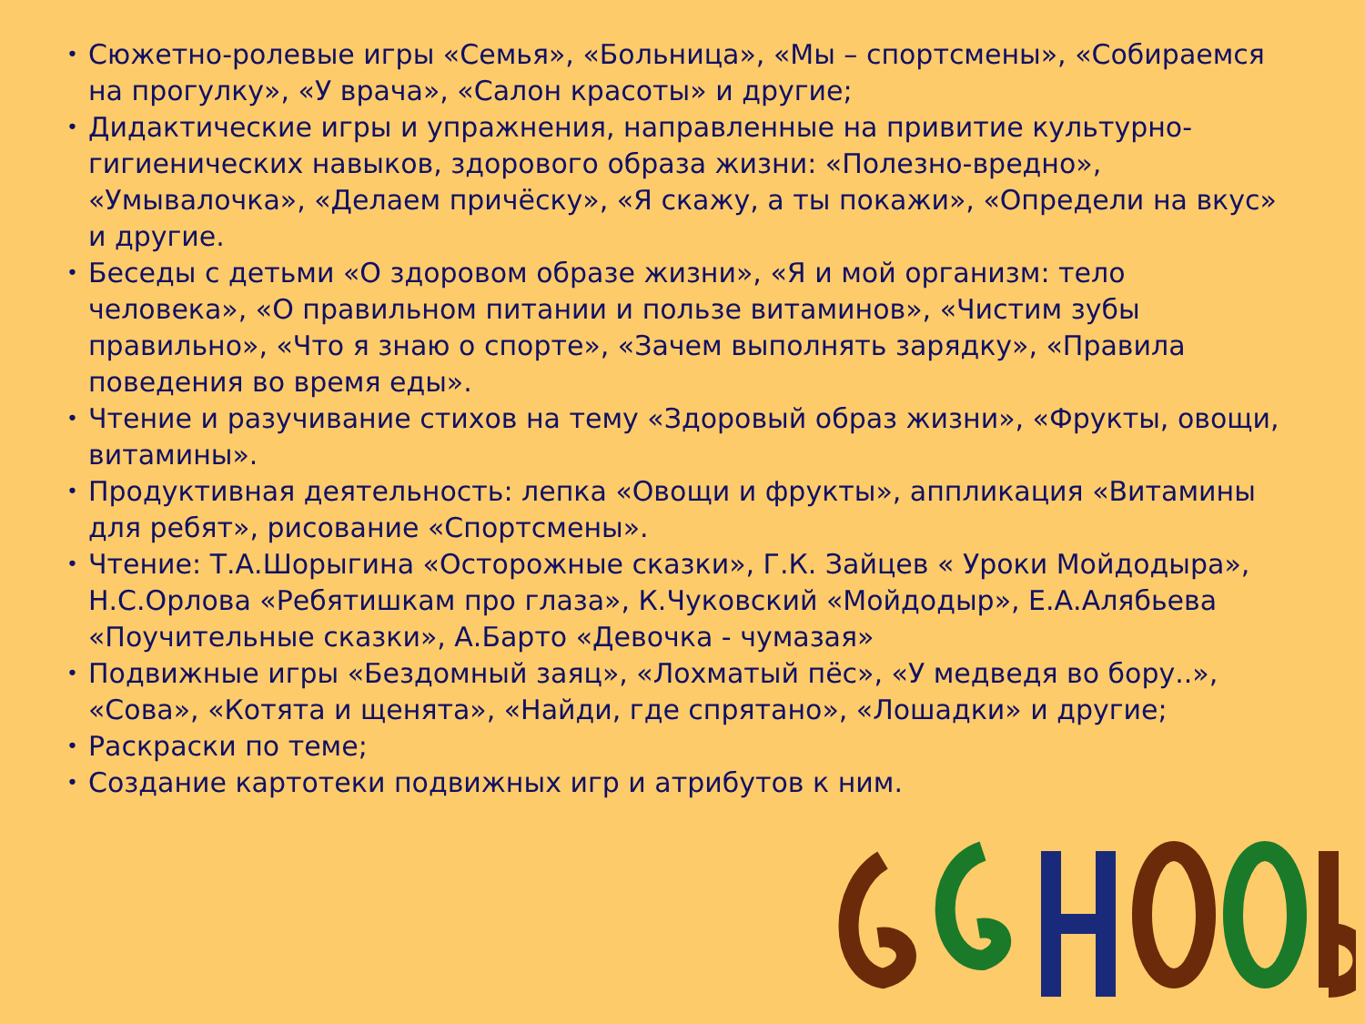• Сюжетно-ролевые игры «Семья», «Больница», «Мы – спортсмены», «Собираемся на прогулку», «У врача», «Салон красоты» и другие;
• Дидактические игры и упражнения, направленные на привитие культурно-гигиенических навыков, здорового образа жизни: «Полезно-вредно», «Умывалочка», «Делаем причёску», «Я скажу, а ты покажи», «Определи на вкус» и другие.
• Беседы с детьми «О здоровом образе жизни», «Я и мой организм: тело человека», «О правильном питании и пользе витаминов», «Чистим зубы правильно», «Что я знаю о спорте», «Зачем выполнять зарядку», «Правила поведения во время еды».
• Чтение и разучивание стихов на тему «Здоровый образ жизни», «Фрукты, овощи, витамины».
• Продуктивная деятельность: лепка «Овощи и фрукты», аппликация «Витамины для ребят», рисование «Спортсмены».
• Чтение: Т.А.Шорыгина «Осторожные сказки», Г.К. Зайцев « Уроки Мойдодыра», Н.С.Орлова «Ребятишкам про глаза», К.Чуковский «Мойдодыр», Е.А.Алябьева «Поучительные сказки», А.Барто «Девочка - чумазая»
• Подвижные игры «Бездомный заяц», «Лохматый пёс», «У медведя во бору..», «Сова», «Котята и щенята», «Найди, где спрятано», «Лошадки» и другие;
• Раскраски по теме;
• Создание картотеки подвижных игр и атрибутов к ним.